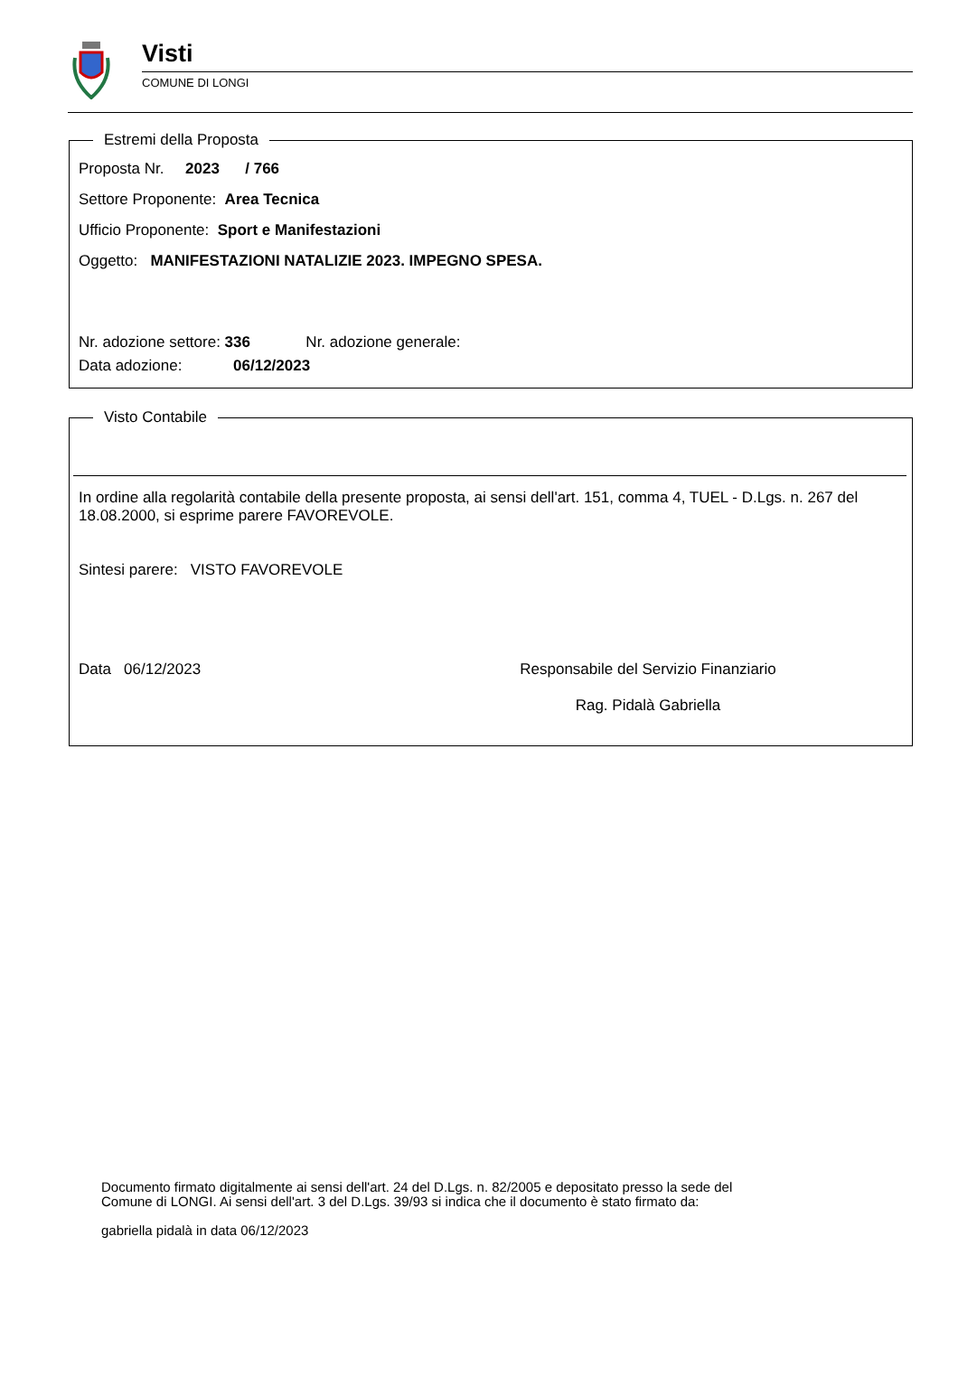Visti
COMUNE DI LONGI
Estremi della Proposta
Proposta Nr. 2023 / 766
Settore Proponente: Area Tecnica
Ufficio Proponente: Sport e Manifestazioni
Oggetto: MANIFESTAZIONI NATALIZIE 2023. IMPEGNO SPESA.
Nr. adozione settore: 336 Nr. adozione generale:
Data adozione: 06/12/2023
Visto Contabile
In ordine alla regolarità contabile della presente proposta, ai sensi dell'art. 151, comma 4, TUEL - D.Lgs. n. 267 del 18.08.2000, si esprime parere FAVOREVOLE.
Sintesi parere: VISTO FAVOREVOLE
Data 06/12/2023 Responsabile del Servizio Finanziario
Rag. Pidalà Gabriella
Documento firmato digitalmente ai sensi dell'art. 24 del D.Lgs. n. 82/2005 e depositato presso la sede del
Comune di LONGI. Ai sensi dell'art. 3 del D.Lgs. 39/93 si indica che il documento è stato firmato da:
gabriella pidalà in data 06/12/2023